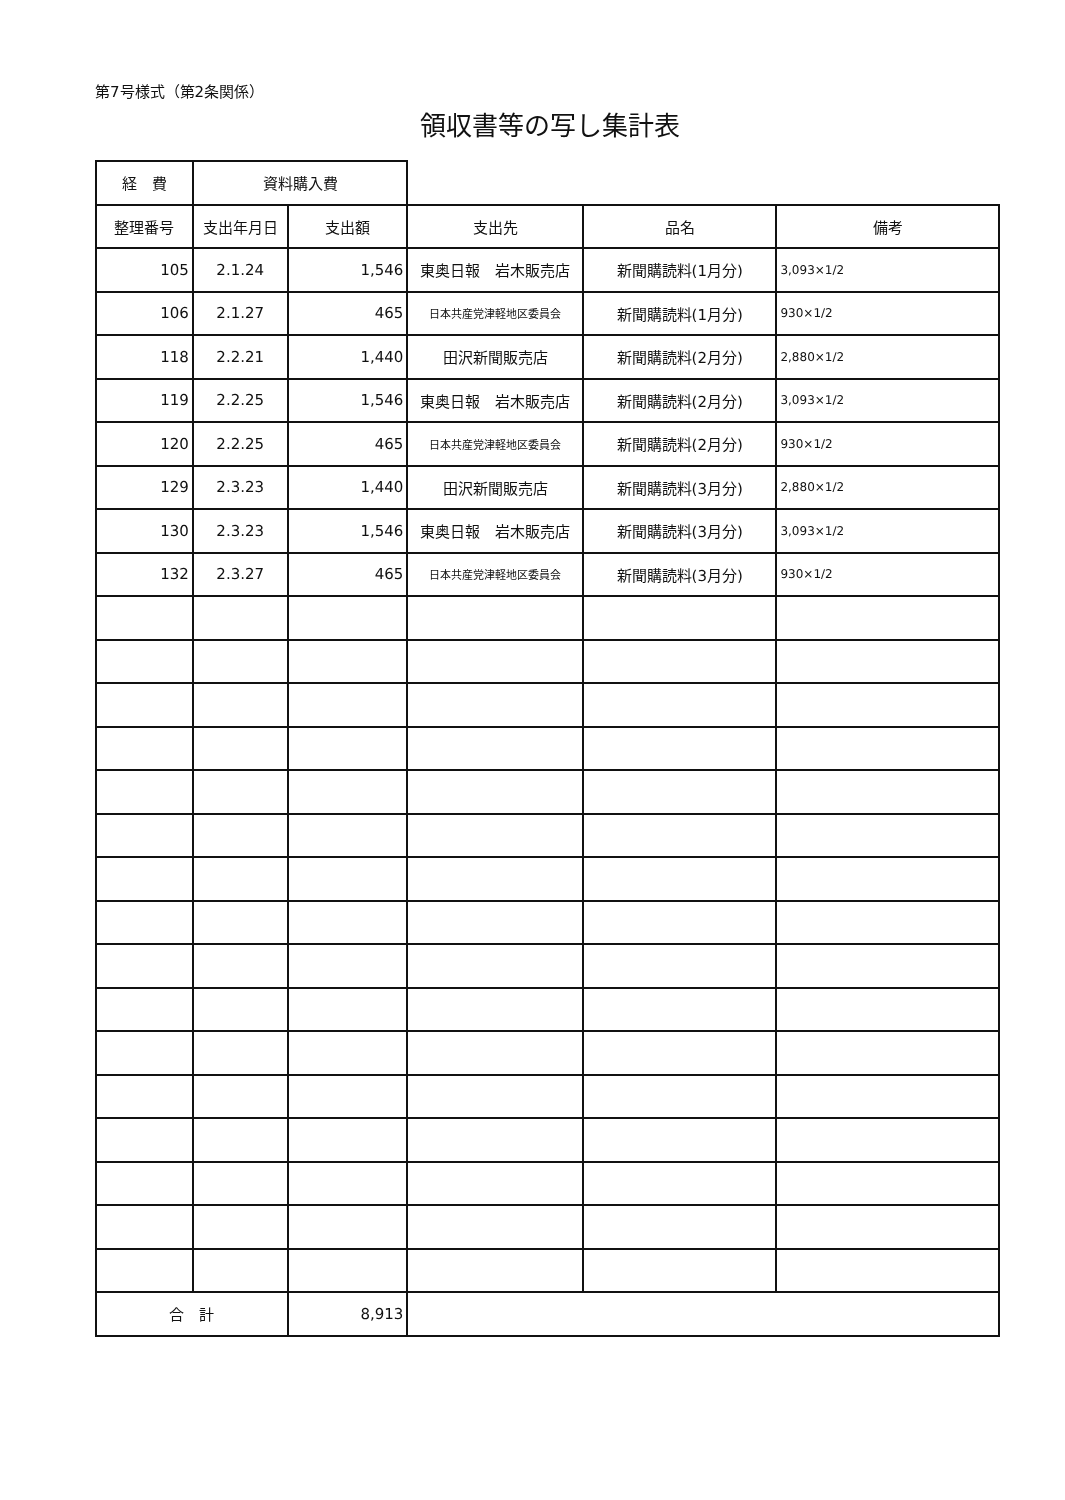第7号様式（第2条関係）
領収書等の写し集計表
| 経 費 | 資料購入費 | | | | |
| 整理番号 | 支出年月日 | 支出額 | 支出先 | 品名 | 備考 |
| 105 | 2.1.24 | 1,546 | 東奥日報 岩木販売店 | 新聞購読料(1月分) | 3,093×1/2 |
| 106 | 2.1.27 | 465 | 日本共産党津軽地区委員会 | 新聞購読料(1月分) | 930×1/2 |
| 118 | 2.2.21 | 1,440 | 田沢新聞販売店 | 新聞購読料(2月分) | 2,880×1/2 |
| 119 | 2.2.25 | 1,546 | 東奥日報 岩木販売店 | 新聞購読料(2月分) | 3,093×1/2 |
| 120 | 2.2.25 | 465 | 日本共産党津軽地区委員会 | 新聞購読料(2月分) | 930×1/2 |
| 129 | 2.3.23 | 1,440 | 田沢新聞販売店 | 新聞購読料(3月分) | 2,880×1/2 |
| 130 | 2.3.23 | 1,546 | 東奥日報 岩木販売店 | 新聞購読料(3月分) | 3,093×1/2 |
| 132 | 2.3.27 | 465 | 日本共産党津軽地区委員会 | 新聞購読料(3月分) | 930×1/2 |
| 合 計 | | 8,913 | | | |